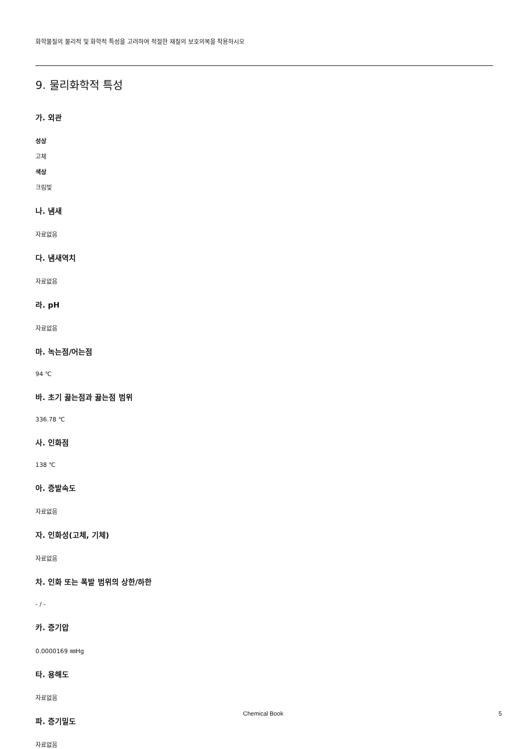화학물질의 물리적 및 화학적 특성을 고려하여 적절한 재질의 보호의복을 착용하시오
9. 물리화학적 특성
가. 외관
성상
고체
색상
크림빛
나. 냄새
자료없음
다. 냄새역치
자료없음
라. pH
자료없음
마. 녹는점/어는점
94 ℃
바. 초기 끓는점과 끓는점 범위
336.78 ℃
사. 인화점
138 ℃
아. 증발속도
자료없음
자. 인화성(고체, 기체)
자료없음
차. 인화 또는 폭발 범위의 상한/하한
- / -
카. 증기압
0.0000169 ㎜Hg
타. 용해도
자료없음
파. 증기밀도
자료없음
Chemical Book 5